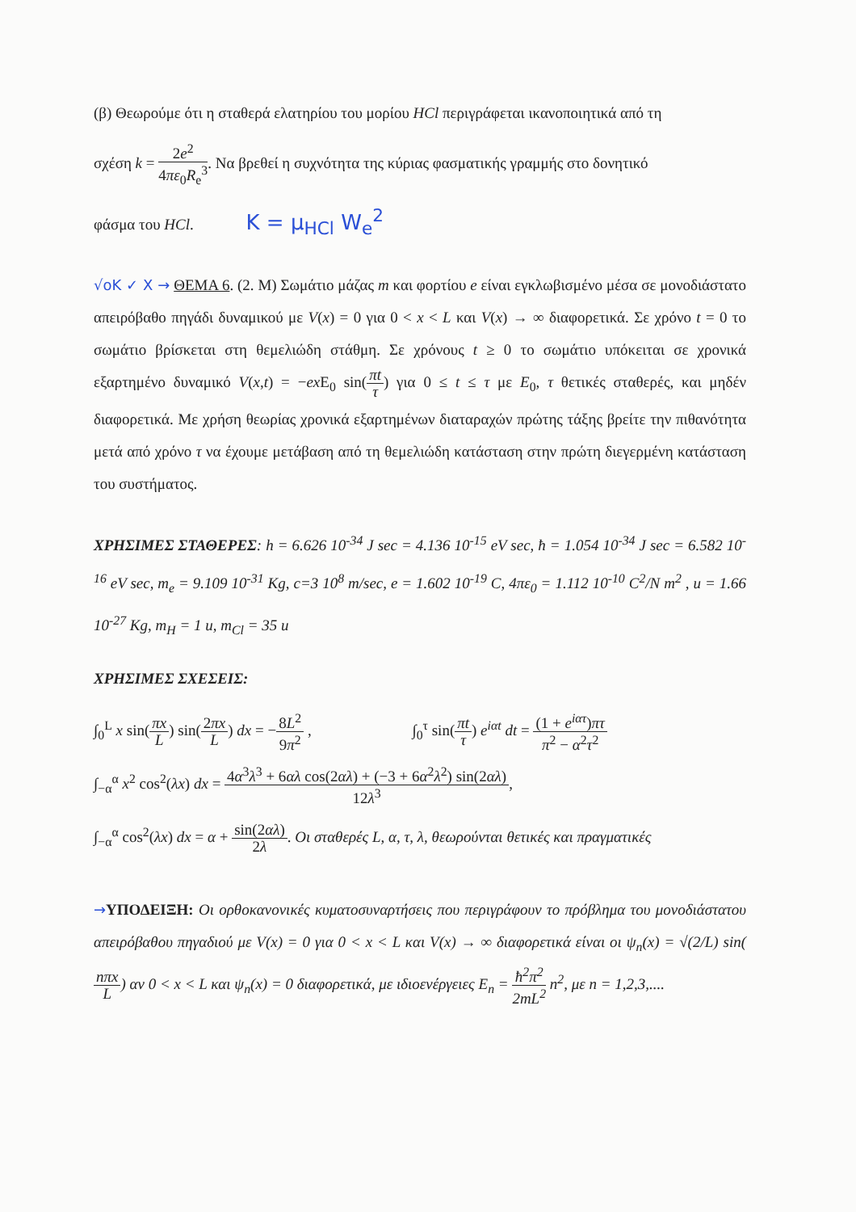(β) Θεωρούμε ότι η σταθερά ελατηρίου του μορίου HCl περιγράφεται ικανοποιητικά από τη
σχέση k = 2e<sup>2</sup> 4πε<sub>0</sub>R<sub>e</sub><sup>3</sup>. Να βρεθεί η συχνότητα της κύριας φασματικής γραμμής στο δονητικό
φάσμα του HCl. K = μ<sub>HCl</sub> W<sub>e</sub><sup>2</sup>
√oK ✓ X → ΘΕΜΑ 6. (2. Μ) Σωμάτιο μάζας m και φορτίου e είναι εγκλωβισμένο μέσα σε μονοδιάστατο απειρόβαθο πηγάδι δυναμικού με V(x) = 0 για 0 < x < L και V(x) → ∞ διαφορετικά. Σε χρόνο t = 0 το σωμάτιο βρίσκεται στη θεμελιώδη στάθμη. Σε χρόνους t ≥ 0 το σωμάτιο υπόκειται σε χρονικά εξαρτημένο δυναμικό V(x,t) = −ex E<sub>0</sub> sin(πt τ) για 0 ≤ t ≤ τ με E<sub>0</sub>, τ θετικές σταθερές, και μηδέν διαφορετικά. Με χρήση θεωρίας χρονικά εξαρτημένων διαταραχών πρώτης τάξης βρείτε την πιθανότητα μετά από χρόνο τ να έχουμε μετάβαση από τη θεμελιώδη κατάσταση στην πρώτη διεγερμένη κατάσταση του συστήματος.
ΧΡΗΣΙΜΕΣ ΣΤΑΘΕΡΕΣ: h = 6.626 10<sup>-34</sup> J sec = 4.136 10<sup>-15</sup> eV sec, ħ = 1.054 10<sup>-34</sup> J sec = 6.582 10<sup>-16</sup> eV sec, m<sub>e</sub> = 9.109 10<sup>-31</sup> Kg, c=3 10<sup>8</sup> m/sec, e = 1.602 10<sup>-19</sup> C, 4πε<sub>0</sub> = 1.112 10<sup>-10</sup> C<sup>2</sup>/N m<sup>2</sup> , u = 1.66 10<sup>-27</sup> Kg, m<sub>H</sub> = 1 u, m<sub>Cl</sub> = 35 u
ΧΡΗΣΙΜΕΣ ΣΧΕΣΕΙΣ:
∫<sub>0</sub><sup>L</sup> x sin(πx L) sin(2πx L) dx = −8L<sup>2</sup> 9π<sup>2</sup> , ∫<sub>0</sub><sup>τ</sup> sin(πt τ) e<sup>iαt</sup> dt = (1 + e<sup>iατ</sup>)πτ π<sup>2</sup> − α<sup>2</sup>τ<sup>2</sup>
∫<sub>−α</sub><sup>α</sup> x<sup>2</sup> cos<sup>2</sup>(λx) dx = 4α<sup>3</sup>λ<sup>3</sup> + 6αλ cos(2αλ) + (−3 + 6α<sup>2</sup>λ<sup>2</sup>) sin(2αλ) 12λ<sup>3</sup>,
∫<sub>−α</sub><sup>α</sup> cos<sup>2</sup>(λx) dx = α + sin(2αλ) 2λ. Οι σταθερές L, α, τ, λ, θεωρούνται θετικές και πραγματικές
→ΥΠΟΔΕΙΞΗ: Οι ορθοκανονικές κυματοσυναρτήσεις που περιγράφουν το πρόβλημα του μονοδιάστατου απειρόβαθου πηγαδιού με V(x) = 0 για 0 < x < L και V(x) → ∞ διαφορετικά είναι οι ψ<sub>n</sub>(x) = √(2/L) sin(nπx L) αν 0 < x < L και ψ<sub>n</sub>(x) = 0 διαφορετικά, με ιδιοενέργειες E<sub>n</sub> = ħ<sup>2</sup>π<sup>2</sup> 2mL<sup>2</sup> n<sup>2</sup>, με n = 1,2,3,....